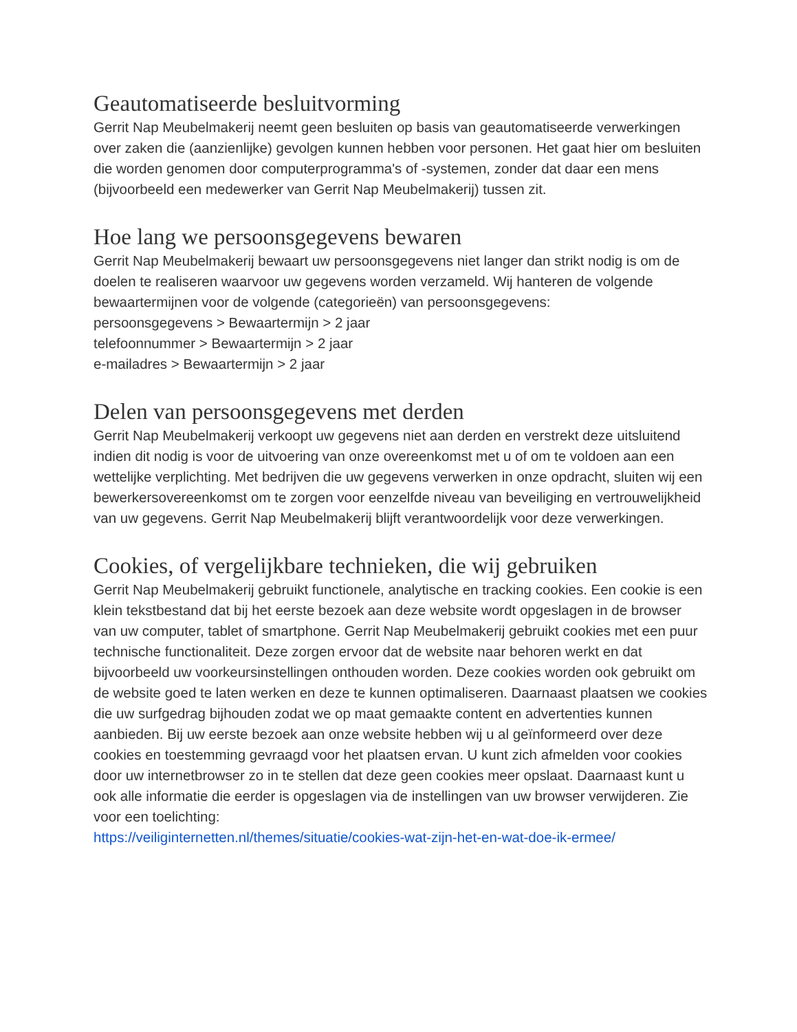Geautomatiseerde besluitvorming
Gerrit Nap Meubelmakerij neemt geen besluiten op basis van geautomatiseerde verwerkingen over zaken die (aanzienlijke) gevolgen kunnen hebben voor personen. Het gaat hier om besluiten die worden genomen door computerprogramma's of -systemen, zonder dat daar een mens (bijvoorbeeld een medewerker van Gerrit Nap Meubelmakerij) tussen zit.
Hoe lang we persoonsgegevens bewaren
Gerrit Nap Meubelmakerij bewaart uw persoonsgegevens niet langer dan strikt nodig is om de doelen te realiseren waarvoor uw gegevens worden verzameld. Wij hanteren de volgende bewaartermijnen voor de volgende (categorieën) van persoonsgegevens:
persoonsgegevens > Bewaartermijn > 2 jaar
telefoonnummer > Bewaartermijn > 2 jaar
e-mailadres > Bewaartermijn > 2 jaar
Delen van persoonsgegevens met derden
Gerrit Nap Meubelmakerij verkoopt uw gegevens niet aan derden en verstrekt deze uitsluitend indien dit nodig is voor de uitvoering van onze overeenkomst met u of om te voldoen aan een wettelijke verplichting. Met bedrijven die uw gegevens verwerken in onze opdracht, sluiten wij een bewerkersovereenkomst om te zorgen voor eenzelfde niveau van beveiliging en vertrouwelijkheid van uw gegevens. Gerrit Nap Meubelmakerij blijft verantwoordelijk voor deze verwerkingen.
Cookies, of vergelijkbare technieken, die wij gebruiken
Gerrit Nap Meubelmakerij gebruikt functionele, analytische en tracking cookies. Een cookie is een klein tekstbestand dat bij het eerste bezoek aan deze website wordt opgeslagen in de browser van uw computer, tablet of smartphone. Gerrit Nap Meubelmakerij gebruikt cookies met een puur technische functionaliteit. Deze zorgen ervoor dat de website naar behoren werkt en dat bijvoorbeeld uw voorkeursinstellingen onthouden worden. Deze cookies worden ook gebruikt om de website goed te laten werken en deze te kunnen optimaliseren. Daarnaast plaatsen we cookies die uw surfgedrag bijhouden zodat we op maat gemaakte content en advertenties kunnen aanbieden. Bij uw eerste bezoek aan onze website hebben wij u al geïnformeerd over deze cookies en toestemming gevraagd voor het plaatsen ervan. U kunt zich afmelden voor cookies door uw internetbrowser zo in te stellen dat deze geen cookies meer opslaat. Daarnaast kunt u ook alle informatie die eerder is opgeslagen via de instellingen van uw browser verwijderen. Zie voor een toelichting:
https://veiliginternetten.nl/themes/situatie/cookies-wat-zijn-het-en-wat-doe-ik-ermee/